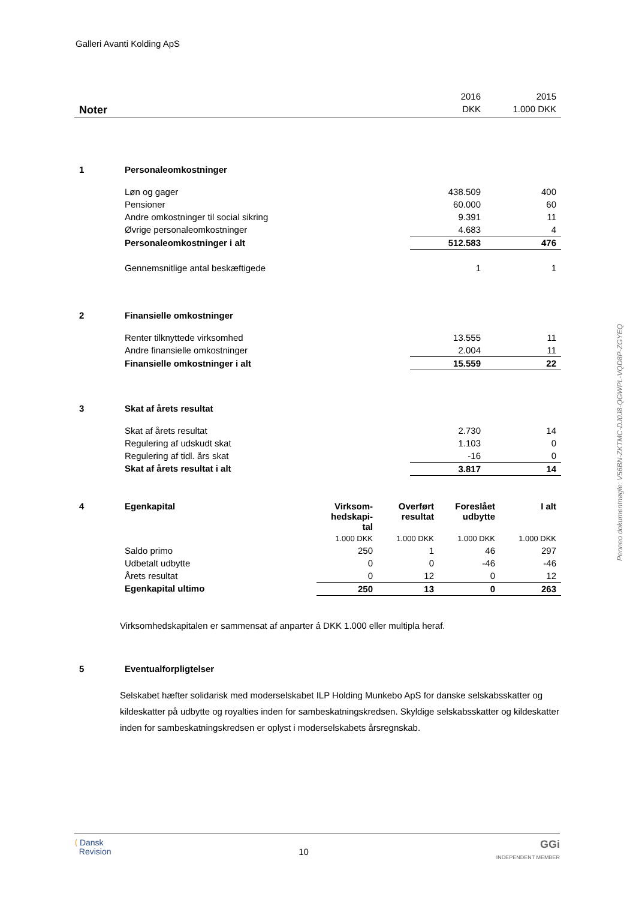Galleri Avanti Kolding ApS
| | 2016 | 2015 |
| Noter | DKK | 1.000 DKK |
| 1 | Personaleomkostninger | | |
| | Løn og gager | 438.509 | 400 |
| | Pensioner | 60.000 | 60 |
| | Andre omkostninger til social sikring | 9.391 | 11 |
| | Øvrige personaleomkostninger | 4.683 | 4 |
| | Personaleomkostninger i alt | 512.583 | 476 |
| | Gennemsnitlige antal beskæftigede | 1 | 1 |
| 2 | Finansielle omkostninger | | |
| | Renter tilknyttede virksomhed | 13.555 | 11 |
| | Andre finansielle omkostninger | 2.004 | 11 |
| | Finansielle omkostninger i alt | 15.559 | 22 |
| 3 | Skat af årets resultat | | |
| | Skat af årets resultat | 2.730 | 14 |
| | Regulering af udskudt skat | 1.103 | 0 |
| | Regulering af tidl. års skat | -16 | 0 |
| | Skat af årets resultat i alt | 3.817 | 14 |
| 4 | Egenkapital | Virksom- hedskapi- tal | Overført resultat | Foreslået udbytte | I alt |
| | | 1.000 DKK | 1.000 DKK | 1.000 DKK | 1.000 DKK |
| | Saldo primo | 250 | 1 | 46 | 297 |
| | Udbetalt udbytte | 0 | 0 | -46 | -46 |
| | Årets resultat | 0 | 12 | 0 | 12 |
| | Egenkapital ultimo | 250 | 13 | 0 | 263 |
Virksomhedskapitalen er sammensat af anparter á DKK 1.000 eller multipla heraf.
| 5 | Eventualforpligtelser |
Selskabet hæfter solidarisk med moderselskabet ILP Holding Munkebo ApS for danske selskabsskatter og kildeskatter på udbytte og royalties inden for sambeskatningskredsen. Skyldige selskabsskatter og kildeskatter inden for sambeskatningskredsen er oplyst i moderselskabets årsregnskab.
Penneo dokumentnøgle: V56BN-ZKTMC-DJ0J8-QGWPL-VQD8P-ZGYEQ
⟨ Dansk
Revision
10
GGi
INDEPENDENT MEMBER